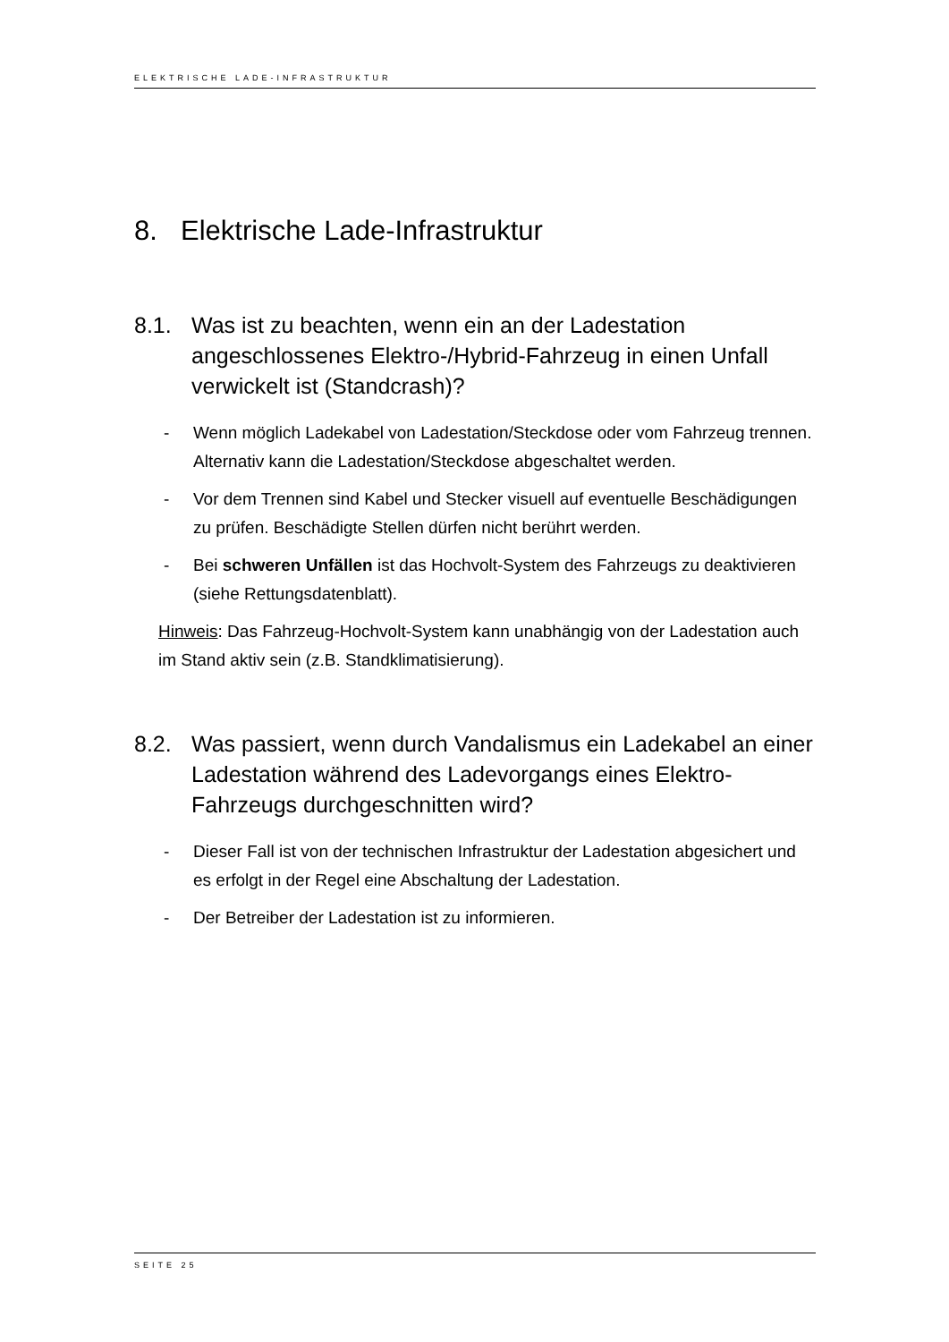ELEKTRISCHE LADE-INFRASTRUKTUR
8. Elektrische Lade-Infrastruktur
8.1. Was ist zu beachten, wenn ein an der Ladestation angeschlossenes Elektro-/Hybrid-Fahrzeug in einen Unfall verwickelt ist (Standcrash)?
- Wenn möglich Ladekabel von Ladestation/Steckdose oder vom Fahrzeug trennen. Alternativ kann die Ladestation/Steckdose abgeschaltet werden.
- Vor dem Trennen sind Kabel und Stecker visuell auf eventuelle Beschädigungen zu prüfen. Beschädigte Stellen dürfen nicht berührt werden.
- Bei schweren Unfällen ist das Hochvolt-System des Fahrzeugs zu deaktivieren (siehe Rettungsdatenblatt).
Hinweis: Das Fahrzeug-Hochvolt-System kann unabhängig von der Ladestation auch im Stand aktiv sein (z.B. Standklimatisierung).
8.2. Was passiert, wenn durch Vandalismus ein Ladekabel an einer Ladestation während des Ladevorgangs eines Elektro-Fahrzeugs durchgeschnitten wird?
- Dieser Fall ist von der technischen Infrastruktur der Ladestation abgesichert und es erfolgt in der Regel eine Abschaltung der Ladestation.
- Der Betreiber der Ladestation ist zu informieren.
SEITE 25